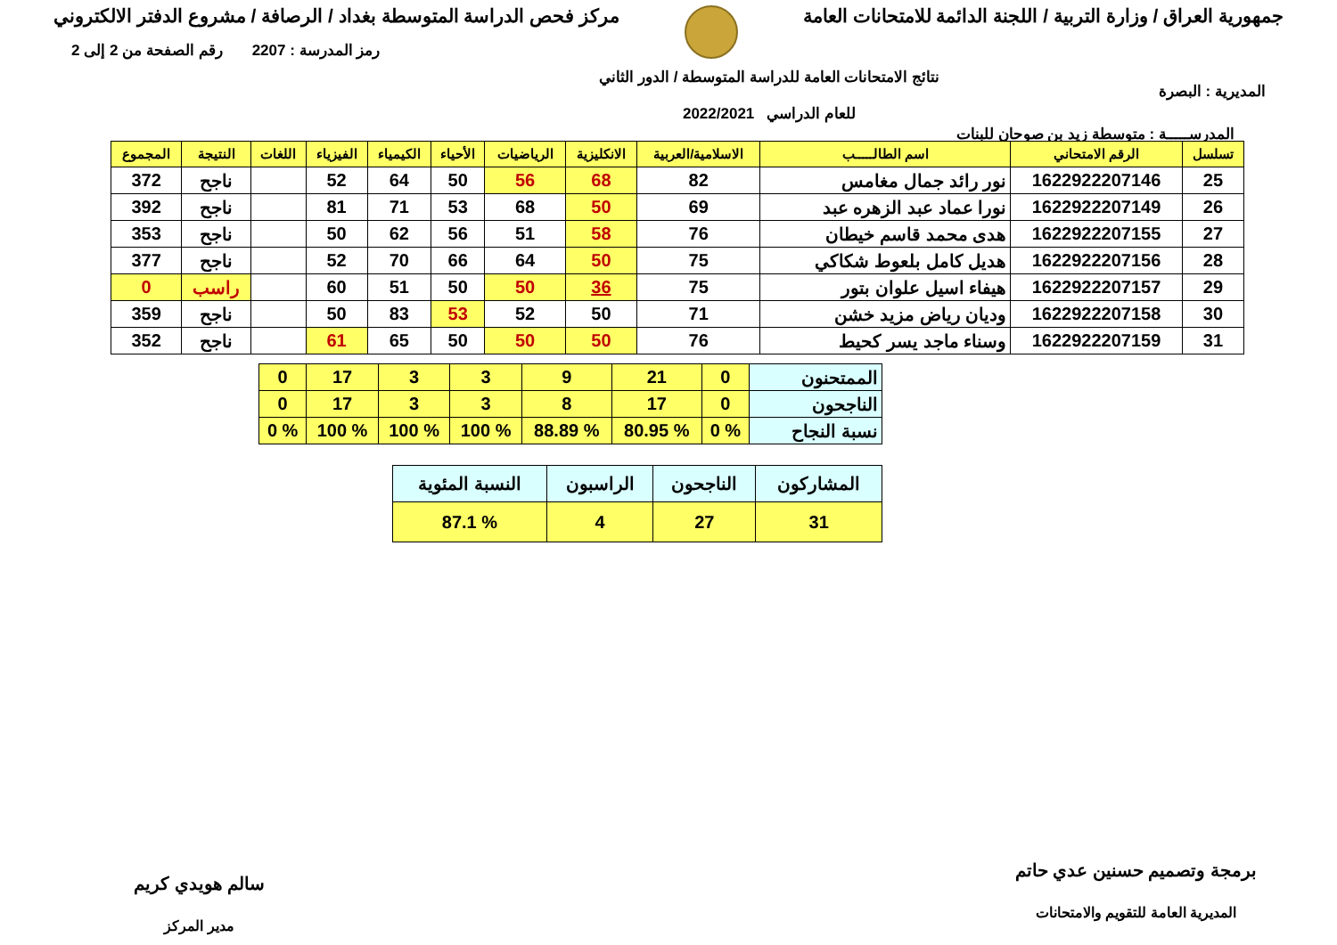جمهورية العراق / وزارة التربية / اللجنة الدائمة للامتحانات العامة
مركز فحص الدراسة المتوسطة بغداد / الرصافة / مشروع الدفتر الالكتروني
المديرية : البصرة
نتائج الامتحانات العامة للدراسة المتوسطة / الدور الثاني
للعام الدراسي 2022/2021
رمز المدرسة : 2207 رقم الصفحة من 2 إلى 2
المدرســـــة : متوسطة زيد بن صوحان للبنات
| تسلسل | الرقم الامتحاني | اسم الطالـــــب | الاسلامية/العربية | الانكليزية | الرياضيات | الأحياء | الكيمياء | الفيزياء | اللغات | النتيجة | المجموع |
| --- | --- | --- | --- | --- | --- | --- | --- | --- | --- | --- | --- |
| 25 | 1622922207146 | نور رائد جمال مغامس | 82 | 68 | 56 | 50 | 64 | 52 | | ناجح | 372 |
| 26 | 1622922207149 | نورا عماد عبد الزهره عبد | 69 | 50 | 68 | 53 | 71 | 81 | | ناجح | 392 |
| 27 | 1622922207155 | هدى محمد قاسم خيطان | 76 | 58 | 51 | 56 | 62 | 50 | | ناجح | 353 |
| 28 | 1622922207156 | هديل كامل بلعوط شكاكي | 75 | 50 | 64 | 66 | 70 | 52 | | ناجح | 377 |
| 29 | 1622922207157 | هيفاء اسيل علوان بتور | 75 | 36 | 50 | 50 | 51 | 60 | | راسب | 0 |
| 30 | 1622922207158 | وديان رياض مزيد خشن | 71 | 50 | 52 | 53 | 83 | 50 | | ناجح | 359 |
| 31 | 1622922207159 | وسناء ماجد يسر كحيط | 76 | 50 | 50 | 50 | 65 | 61 | | ناجح | 352 |
| الممتحنون | 0 | 21 | 9 | 3 | 3 | 17 | 0 |
| الناجحون | 0 | 17 | 8 | 3 | 3 | 17 | 0 |
| نسبة النجاح | % 0 | % 80.95 | % 88.89 | % 100 | % 100 | % 100 | % 0 |
| المشاركون | الناجحون | الراسبون | النسبة المئوية |
| 31 | 27 | 4 | % 87.1 |
برمجة وتصميم حسنين عدي حاتم
المديرية العامة للتقويم والامتحانات
سالم هويدي كريم
مدير المركز